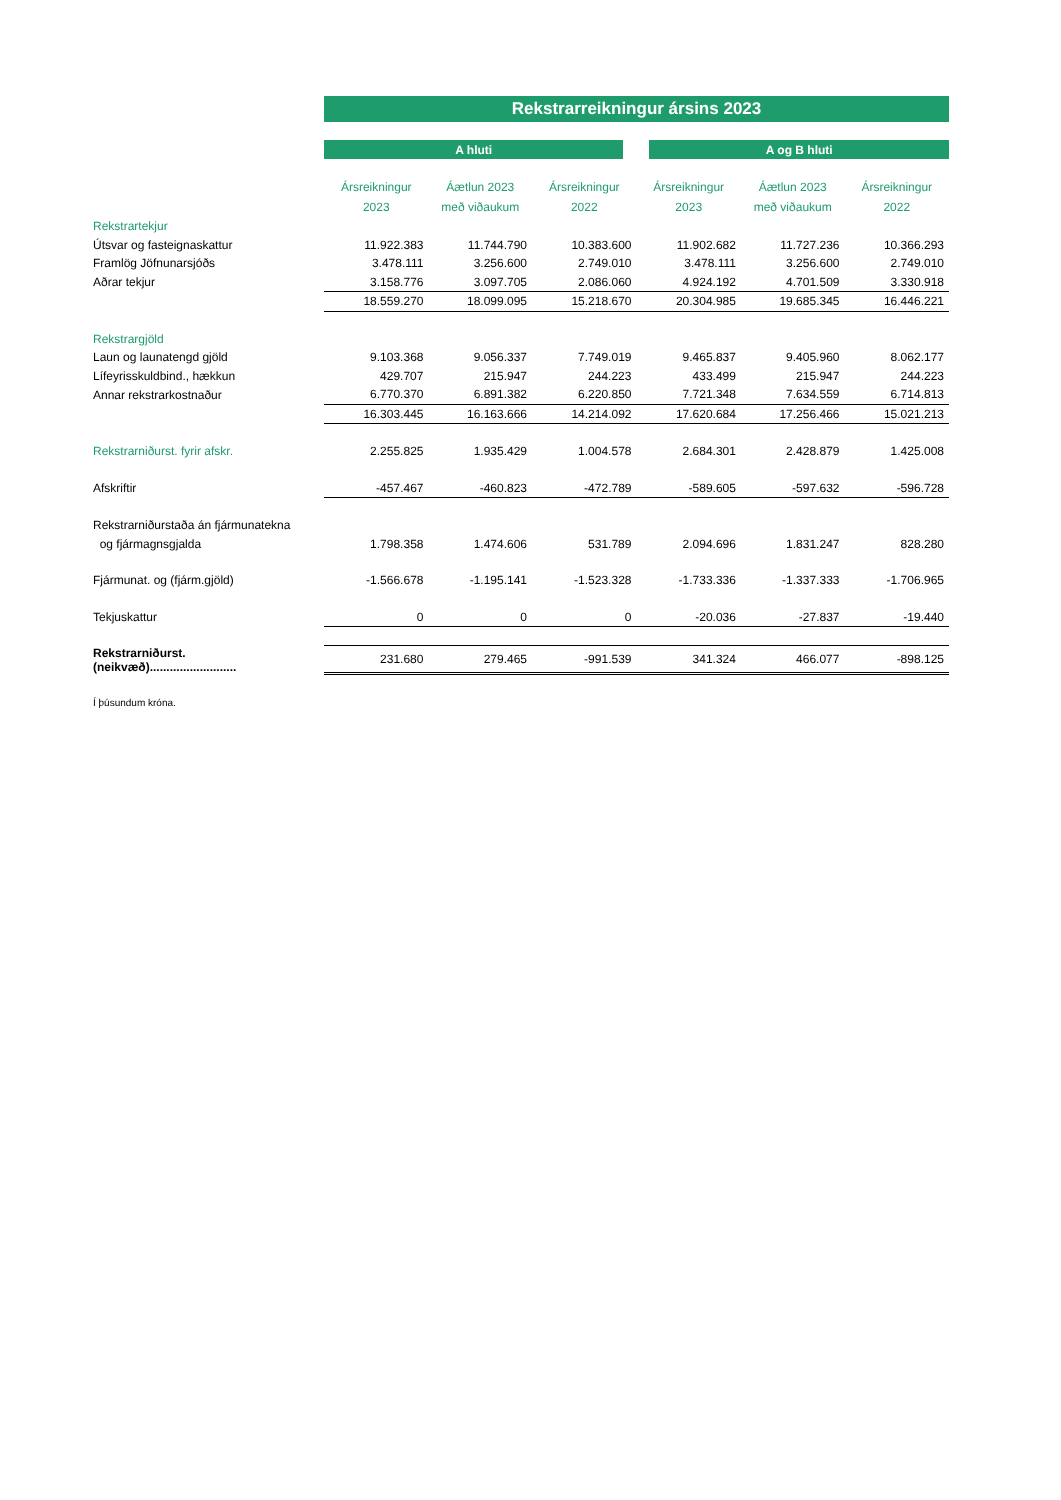| | Rekstrarreikningur ársins 2023 | | | | | |
| | A hluti | | | A og B hluti | | |
| | Ársreikningur | Áætlun 2023 | Ársreikningur | Ársreikningur | Áætlun 2023 | Ársreikningur |
| | 2023 | með viðaukum | 2022 | 2023 | með viðaukum | 2022 |
| Rekstrartekjur | | | | | | |
| Útsvar og fasteignaskattur | 11.922.383 | 11.744.790 | 10.383.600 | 11.902.682 | 11.727.236 | 10.366.293 |
| Framlög Jöfnunarsjóðs | 3.478.111 | 3.256.600 | 2.749.010 | 3.478.111 | 3.256.600 | 2.749.010 |
| Aðrar tekjur | 3.158.776 | 3.097.705 | 2.086.060 | 4.924.192 | 4.701.509 | 3.330.918 |
| | 18.559.270 | 18.099.095 | 15.218.670 | 20.304.985 | 19.685.345 | 16.446.221 |
| Rekstrargjöld | | | | | | |
| Laun og launatengd gjöld | 9.103.368 | 9.056.337 | 7.749.019 | 9.465.837 | 9.405.960 | 8.062.177 |
| Lífeyrisskuldbind., hækkun | 429.707 | 215.947 | 244.223 | 433.499 | 215.947 | 244.223 |
| Annar rekstrarkostnaður | 6.770.370 | 6.891.382 | 6.220.850 | 7.721.348 | 7.634.559 | 6.714.813 |
| | 16.303.445 | 16.163.666 | 14.214.092 | 17.620.684 | 17.256.466 | 15.021.213 |
| Rekstrarniðurst. fyrir afskr. | 2.255.825 | 1.935.429 | 1.004.578 | 2.684.301 | 2.428.879 | 1.425.008 |
| Afskriftir | -457.467 | -460.823 | -472.789 | -589.605 | -597.632 | -596.728 |
| Rekstrarniðurstaða án fjármunatekna | | | | | | |
| og fjármagnsgjalda | 1.798.358 | 1.474.606 | 531.789 | 2.094.696 | 1.831.247 | 828.280 |
| Fjármunat. og (fjárm.gjöld) | -1.566.678 | -1.195.141 | -1.523.328 | -1.733.336 | -1.337.333 | -1.706.965 |
| Tekjuskattur | 0 | 0 | 0 | -20.036 | -27.837 | -19.440 |
| Rekstrarniðurst. (neikvæð).......................... | 231.680 | 279.465 | -991.539 | 341.324 | 466.077 | -898.125 |
| Í þúsundum króna. | | | | | | |